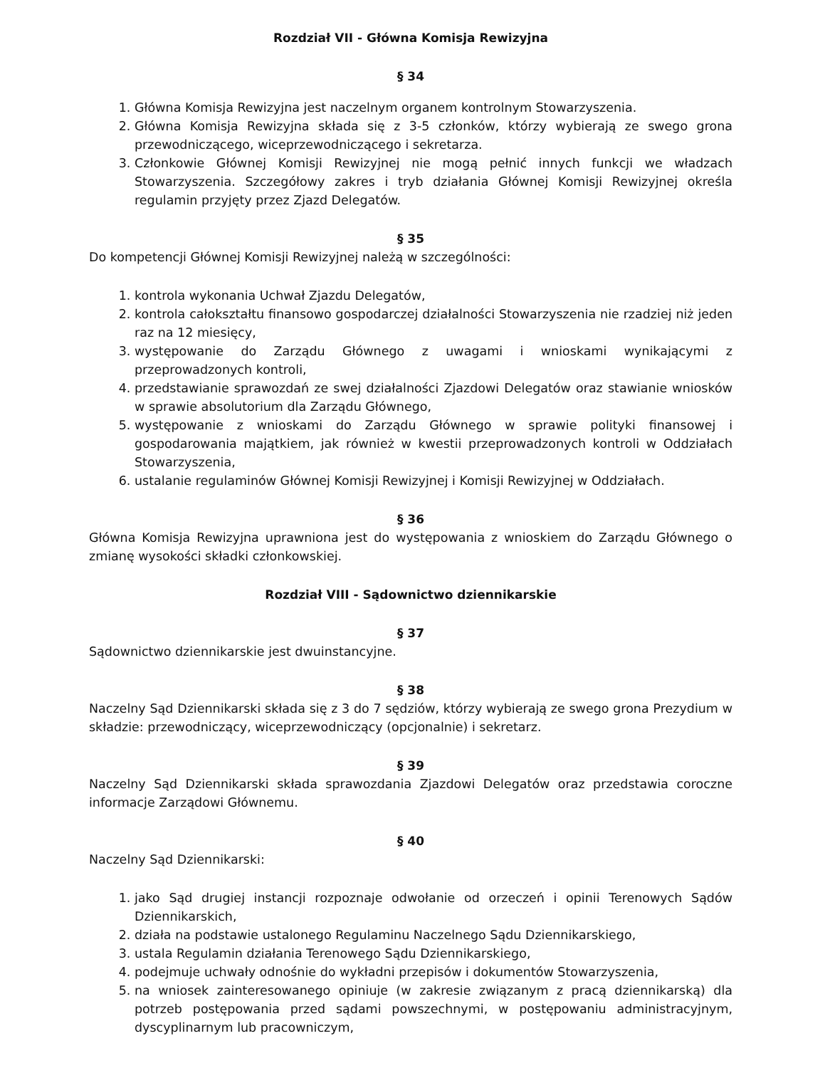Rozdział VII - Główna Komisja Rewizyjna
§ 34
1. Główna Komisja Rewizyjna jest naczelnym organem kontrolnym Stowarzyszenia.
2. Główna Komisja Rewizyjna składa się z 3-5 członków, którzy wybierają ze swego grona przewodniczącego, wiceprzewodniczącego i sekretarza.
3. Członkowie Głównej Komisji Rewizyjnej nie mogą pełnić innych funkcji we władzach Stowarzyszenia. Szczegółowy zakres i tryb działania Głównej Komisji Rewizyjnej określa regulamin przyjęty przez Zjazd Delegatów.
§ 35
Do kompetencji Głównej Komisji Rewizyjnej należą w szczególności:
1. kontrola wykonania Uchwał Zjazdu Delegatów,
2. kontrola całokształtu finansowo gospodarczej działalności Stowarzyszenia nie rzadziej niż jeden raz na 12 miesięcy,
3. występowanie do Zarządu Głównego z uwagami i wnioskami wynikającymi z przeprowadzonych kontroli,
4. przedstawianie sprawozdań ze swej działalności Zjazdowi Delegatów oraz stawianie wniosków w sprawie absolutorium dla Zarządu Głównego,
5. występowanie z wnioskami do Zarządu Głównego w sprawie polityki finansowej i gospodarowania majątkiem, jak również w kwestii przeprowadzonych kontroli w Oddziałach Stowarzyszenia,
6. ustalanie regulaminów Głównej Komisji Rewizyjnej i Komisji Rewizyjnej w Oddziałach.
§ 36
Główna Komisja Rewizyjna uprawniona jest do występowania z wnioskiem do Zarządu Głównego o zmianę wysokości składki członkowskiej.
Rozdział VIII - Sądownictwo dziennikarskie
§ 37
Sądownictwo dziennikarskie jest dwuinstancyjne.
§ 38
Naczelny Sąd Dziennikarski składa się z 3 do 7 sędziów, którzy wybierają ze swego grona Prezydium w składzie: przewodniczący, wiceprzewodniczący (opcjonalnie) i sekretarz.
§ 39
Naczelny Sąd Dziennikarski składa sprawozdania Zjazdowi Delegatów oraz przedstawia coroczne informacje Zarządowi Głównemu.
§ 40
Naczelny Sąd Dziennikarski:
1. jako Sąd drugiej instancji rozpoznaje odwołanie od orzeczeń i opinii Terenowych Sądów Dziennikarskich,
2. działa na podstawie ustalonego Regulaminu Naczelnego Sądu Dziennikarskiego,
3. ustala Regulamin działania Terenowego Sądu Dziennikarskiego,
4. podejmuje uchwały odnośnie do wykładni przepisów i dokumentów Stowarzyszenia,
5. na wniosek zainteresowanego opiniuje (w zakresie związanym z pracą dziennikarską) dla potrzeb postępowania przed sądami powszechnymi, w postępowaniu administracyjnym, dyscyplinarnym lub pracowniczym,